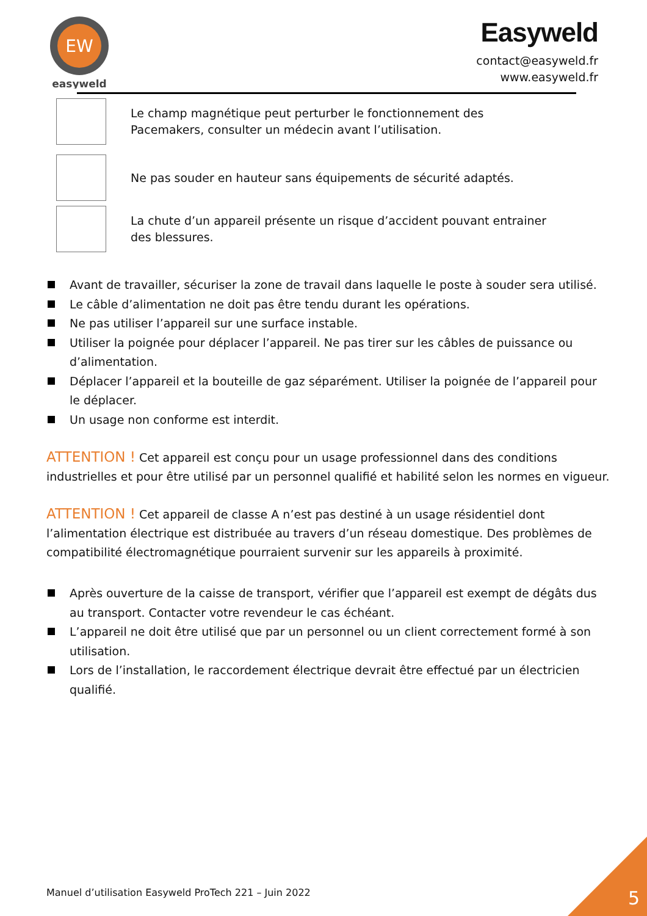EW
easyweld
Easyweld
contact@easyweld.fr
www.easyweld.fr
Le champ magnétique peut perturber le fonctionnement des
Pacemakers, consulter un médecin avant l’utilisation.
Ne pas souder en hauteur sans équipements de sécurité adaptés.
La chute d’un appareil présente un risque d’accident pouvant entrainer
des blessures.
Avant de travailler, sécuriser la zone de travail dans laquelle le poste à souder sera utilisé.
Le câble d’alimentation ne doit pas être tendu durant les opérations.
Ne pas utiliser l’appareil sur une surface instable.
Utiliser la poignée pour déplacer l’appareil. Ne pas tirer sur les câbles de puissance ou d’alimentation.
Déplacer l’appareil et la bouteille de gaz séparément. Utiliser la poignée de l’appareil pour le déplacer.
Un usage non conforme est interdit.
ATTENTION ! Cet appareil est conçu pour un usage professionnel dans des conditions industrielles et pour être utilisé par un personnel qualifié et habilité selon les normes en vigueur.
ATTENTION ! Cet appareil de classe A n’est pas destiné à un usage résidentiel dont l’alimentation électrique est distribuée au travers d’un réseau domestique. Des problèmes de compatibilité électromagnétique pourraient survenir sur les appareils à proximité.
Après ouverture de la caisse de transport, vérifier que l’appareil est exempt de dégâts dus au transport. Contacter votre revendeur le cas échéant.
L’appareil ne doit être utilisé que par un personnel ou un client correctement formé à son utilisation.
Lors de l’installation, le raccordement électrique devrait être effectué par un électricien qualifié.
Manuel d’utilisation Easyweld ProTech 221 – Juin 2022
5